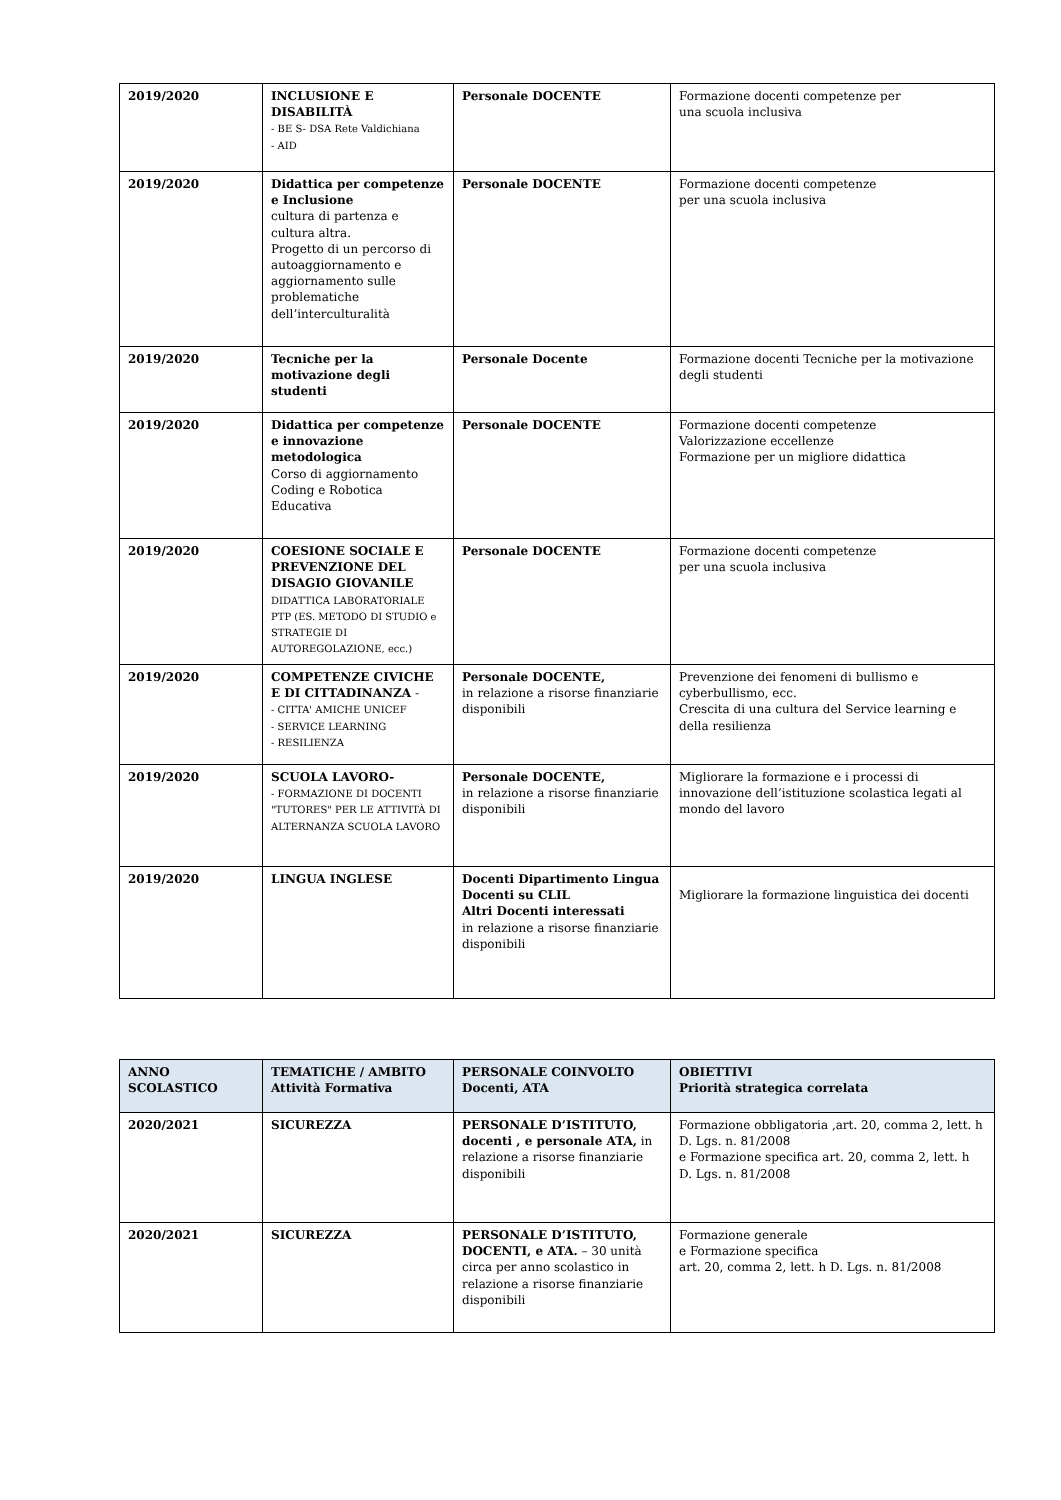| 2019/2020 | INCLUSIONE E DISABILITÀ - BE S- DSA Rete Valdichiana - AID | Personale DOCENTE | Formazione docenti competenze per una scuola inclusiva |
| 2019/2020 | Didattica per competenze e Inclusione cultura di partenza e cultura altra. Progetto di un percorso di autoaggiornamento e aggiornamento sulle problematiche dell’interculturalità | Personale DOCENTE | Formazione docenti competenze per una scuola inclusiva |
| 2019/2020 | Tecniche per la motivazione degli studenti | Personale Docente | Formazione docenti Tecniche per la motivazione degli studenti |
| 2019/2020 | Didattica per competenze e innovazione metodologica Corso di aggiornamento Coding e Robotica Educativa | Personale DOCENTE | Formazione docenti competenze Valorizzazione eccellenze Formazione per un migliore didattica |
| 2019/2020 | COESIONE SOCIALE E PREVENZIONE DEL DISAGIO GIOVANILE DIDATTICA LABORATORIALE PTP (ES. METODO DI STUDIO e STRATEGIE DI AUTOREGOLAZIONE, ecc.) | Personale DOCENTE | Formazione docenti competenze per una scuola inclusiva |
| 2019/2020 | COMPETENZE CIVICHE E DI CITTADINANZA - - CITTA' AMICHE UNICEF - SERVICE LEARNING - RESILIENZA | Personale DOCENTE, in relazione a risorse finanziarie disponibili | Prevenzione dei fenomeni di bullismo e cyberbullismo, ecc. Crescita di una cultura del Service learning e della resilienza |
| 2019/2020 | SCUOLA LAVORO- - FORMAZIONE DI DOCENTI "TUTORES" PER LE ATTIVITÀ DI ALTERNANZA SCUOLA LAVORO | Personale DOCENTE, in relazione a risorse finanziarie disponibili | Migliorare la formazione e i processi di innovazione dell’istituzione scolastica legati al mondo del lavoro |
| 2019/2020 | LINGUA INGLESE | Docenti Dipartimento Lingua Docenti su CLIL Altri Docenti interessati in relazione a risorse finanziarie disponibili | Migliorare la formazione linguistica dei docenti |
| ANNO SCOLASTICO | TEMATICHE / AMBITO Attività Formativa | PERSONALE COINVOLTO Docenti, ATA | OBIETTIVI Priorità strategica correlata |
| --- | --- | --- | --- |
| 2020/2021 | SICUREZZA | PERSONALE D’ISTITUTO, docenti , e personale ATA, in relazione a risorse finanziarie disponibili | Formazione obbligatoria ,art. 20, comma 2, lett. h D. Lgs. n. 81/2008 e Formazione specifica art. 20, comma 2, lett. h D. Lgs. n. 81/2008 |
| 2020/2021 | SICUREZZA | PERSONALE D’ISTITUTO, DOCENTI, e ATA. – 30 unità circa per anno scolastico in relazione a risorse finanziarie disponibili | Formazione generale e Formazione specifica art. 20, comma 2, lett. h D. Lgs. n. 81/2008 |